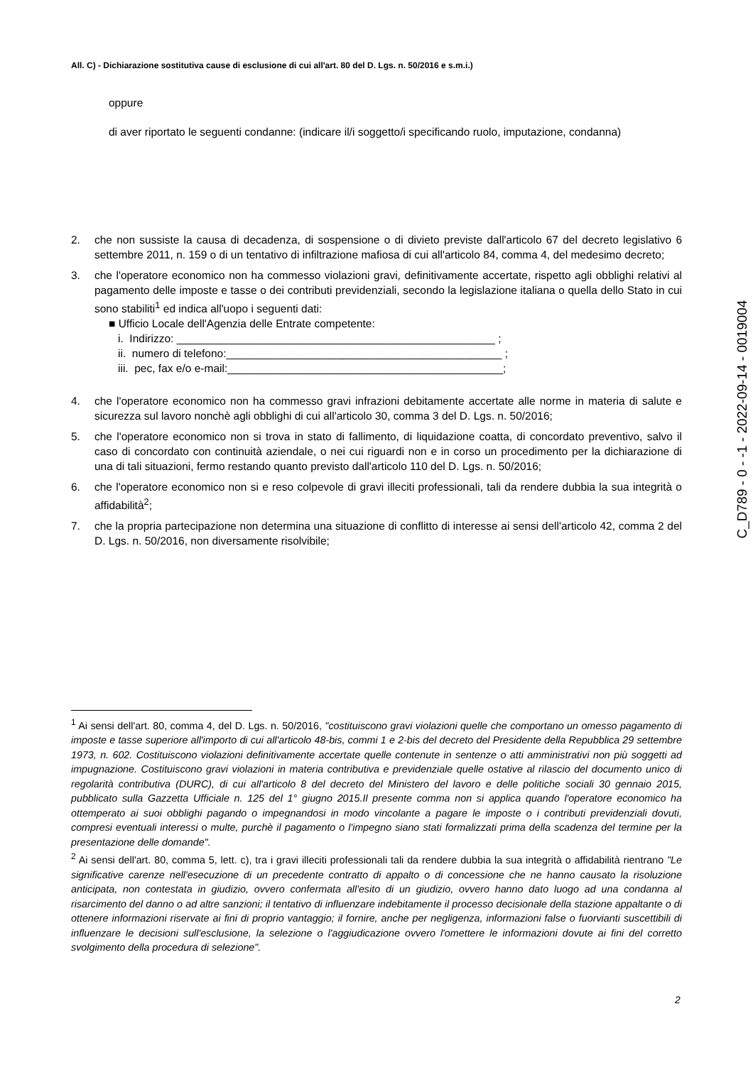All. C) - Dichiarazione sostitutiva cause di esclusione di cui all'art. 80 del D. Lgs. n. 50/2016 e s.m.i.)
oppure
di aver riportato le seguenti condanne: (indicare il/i soggetto/i specificando ruolo, imputazione, condanna)
2. che non sussiste la causa di decadenza, di sospensione o di divieto previste dall'articolo 67 del decreto legislativo 6 settembre 2011, n. 159 o di un tentativo di infiltrazione mafiosa di cui all'articolo 84, comma 4, del medesimo decreto;
3. che l'operatore economico non ha commesso violazioni gravi, definitivamente accertate, rispetto agli obblighi relativi al pagamento delle imposte e tasse o dei contributi previdenziali, secondo la legislazione italiana o quella dello Stato in cui sono stabiliti<sup>1</sup> ed indica all'uopo i seguenti dati:
■ Ufficio Locale dell'Agenzia delle Entrate competente:
i. Indirizzo: ____________________________________________________ ;
ii. numero di telefono:_____________________________________________ ;
iii. pec, fax e/o e-mail:_____________________________________________;
4. che l'operatore economico non ha commesso gravi infrazioni debitamente accertate alle norme in materia di salute e sicurezza sul lavoro nonchè agli obblighi di cui all'articolo 30, comma 3 del D. Lgs. n. 50/2016;
5. che l'operatore economico non si trova in stato di fallimento, di liquidazione coatta, di concordato preventivo, salvo il caso di concordato con continuità aziendale, o nei cui riguardi non e in corso un procedimento per la dichiarazione di una di tali situazioni, fermo restando quanto previsto dall'articolo 110 del D. Lgs. n. 50/2016;
6. che l'operatore economico non si e reso colpevole di gravi illeciti professionali, tali da rendere dubbia la sua integrità o affidabilità<sup>2</sup>;
7. che la propria partecipazione non determina una situazione di conflitto di interesse ai sensi dell'articolo 42, comma 2 del D. Lgs. n. 50/2016, non diversamente risolvibile;
C_D789 - 0 - -1 - 2022-09-14 - 0019004
<sup>1</sup> Ai sensi dell'art. 80, comma 4, del D. Lgs. n. 50/2016, "costituiscono gravi violazioni quelle che comportano un omesso pagamento di imposte e tasse superiore all'importo di cui all'articolo 48-bis, commi 1 e 2-bis del decreto del Presidente della Repubblica 29 settembre 1973, n. 602. Costituiscono violazioni definitivamente accertate quelle contenute in sentenze o atti amministrativi non più soggetti ad impugnazione. Costituiscono gravi violazioni in materia contributiva e previdenziale quelle ostative al rilascio del documento unico di regolarità contributiva (DURC), di cui all'articolo 8 del decreto del Ministero del lavoro e delle politiche sociali 30 gennaio 2015, pubblicato sulla Gazzetta Ufficiale n. 125 del 1° giugno 2015.Il presente comma non si applica quando l'operatore economico ha ottemperato ai suoi obblighi pagando o impegnandosi in modo vincolante a pagare le imposte o i contributi previdenziali dovuti, compresi eventuali interessi o multe, purchè il pagamento o l'impegno siano stati formalizzati prima della scadenza del termine per la presentazione delle domande".
<sup>2</sup> Ai sensi dell'art. 80, comma 5, lett. c), tra i gravi illeciti professionali tali da rendere dubbia la sua integrità o affidabilità rientrano "Le significative carenze nell'esecuzione di un precedente contratto di appalto o di concessione che ne hanno causato la risoluzione anticipata, non contestata in giudizio, ovvero confermata all'esito di un giudizio, ovvero hanno dato luogo ad una condanna al risarcimento del danno o ad altre sanzioni; il tentativo di influenzare indebitamente il processo decisionale della stazione appaltante o di ottenere informazioni riservate ai fini di proprio vantaggio; il fornire, anche per negligenza, informazioni false o fuorvianti suscettibili di influenzare le decisioni sull'esclusione, la selezione o l'aggiudicazione ovvero l'omettere le informazioni dovute ai fini del corretto svolgimento della procedura di selezione".
2